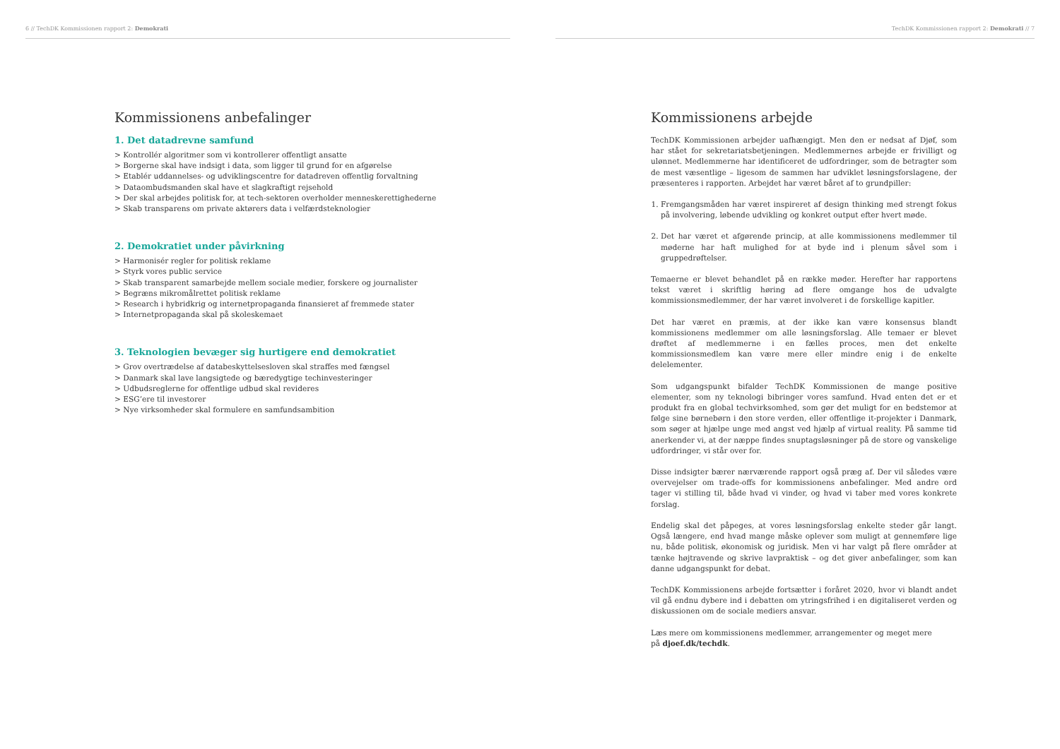6 // TechDK Kommissionen rapport 2: Demokrati
Kommissionens anbefalinger
1. Det datadrevne samfund
> Kontrollér algoritmer som vi kontrollerer offentligt ansatte
> Borgerne skal have indsigt i data, som ligger til grund for en afgørelse
> Etablér uddannelses- og udviklingscentre for datadreven offentlig forvaltning
> Dataombudsmanden skal have et slagkraftigt rejsehold
> Der skal arbejdes politisk for, at tech-sektoren overholder menneskerettighederne
> Skab transparens om private aktørers data i velfærdsteknologier
2. Demokratiet under påvirkning
> Harmonisér regler for politisk reklame
> Styrk vores public service
> Skab transparent samarbejde mellem sociale medier, forskere og journalister
> Begræns mikromålrettet politisk reklame
> Research i hybridkrig og internetpropaganda finansieret af fremmede stater
> Internetpropaganda skal på skoleskemaet
3. Teknologien bevæger sig hurtigere end demokratiet
> Grov overtrædelse af databeskyttelsesloven skal straffes med fængsel
> Danmark skal lave langsigtede og bæredygtige techinvesteringer
> Udbudsreglerne for offentlige udbud skal revideres
> ESG’ere til investorer
> Nye virksomheder skal formulere en samfundsambition
TechDK Kommissionen rapport 2: Demokrati // 7
Kommissionens arbejde
TechDK Kommissionen arbejder uafhængigt. Men den er nedsat af Djøf, som har stået for sekretariatsbetjeningen. Medlemmernes arbejde er frivilligt og ulønnet. Medlemmerne har identificeret de udfordringer, som de betragter som de mest væsentlige – ligesom de sammen har udviklet løsningsforslagene, der præsenteres i rapporten. Arbejdet har været båret af to grundpiller:
1. Fremgangsmåden har været inspireret af design thinking med strengt fokus på involvering, løbende udvikling og konkret output efter hvert møde.
2. Det har været et afgørende princip, at alle kommissionens medlemmer til møderne har haft mulighed for at byde ind i plenum såvel som i gruppedrøftelser.
Temaerne er blevet behandlet på en række møder. Herefter har rapportens tekst været i skriftlig høring ad flere omgange hos de udvalgte kommissionsmedlemmer, der har været involveret i de forskellige kapitler.
Det har været en præmis, at der ikke kan være konsensus blandt kommissionens medlemmer om alle løsningsforslag. Alle temaer er blevet drøftet af medlemmerne i en fælles proces, men det enkelte kommissionsmedlem kan være mere eller mindre enig i de enkelte delelementer.
Som udgangspunkt bifalder TechDK Kommissionen de mange positive elementer, som ny teknologi bibringer vores samfund. Hvad enten det er et produkt fra en global techvirksomhed, som gør det muligt for en bedstemor at følge sine børnebørn i den store verden, eller offentlige it-projekter i Danmark, som søger at hjælpe unge med angst ved hjælp af virtual reality. På samme tid anerkender vi, at der næppe findes snuptagsløsninger på de store og vanskelige udfordringer, vi står over for.
Disse indsigter bærer nærværende rapport også præg af. Der vil således være overvejelser om trade-offs for kommissionens anbefalinger. Med andre ord tager vi stilling til, både hvad vi vinder, og hvad vi taber med vores konkrete forslag.
Endelig skal det påpeges, at vores løsningsforslag enkelte steder går langt. Også længere, end hvad mange måske oplever som muligt at gennemføre lige nu, både politisk, økonomisk og juridisk. Men vi har valgt på flere områder at tænke højtravende og skrive lavpraktisk – og det giver anbefalinger, som kan danne udgangspunkt for debat.
TechDK Kommissionens arbejde fortsætter i foråret 2020, hvor vi blandt andet vil gå endnu dybere ind i debatten om ytringsfrihed i en digitaliseret verden og diskussionen om de sociale mediers ansvar.
Læs mere om kommissionens medlemmer, arrangementer og meget mere
på djoef.dk/techdk.